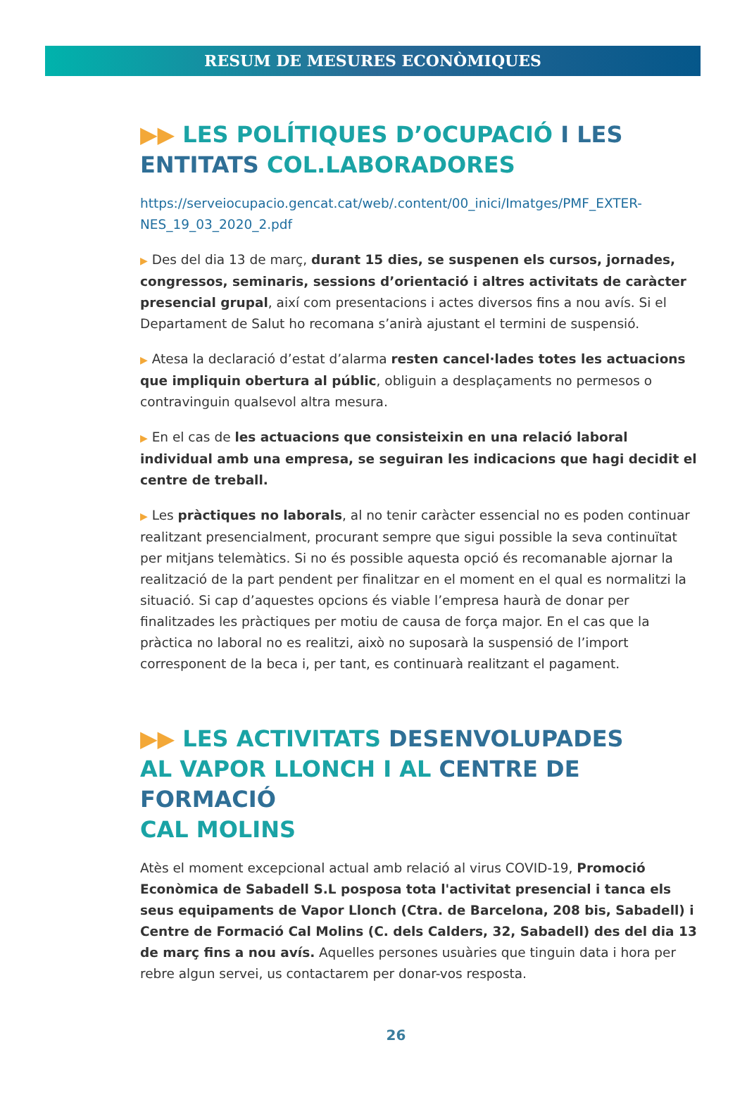RESUM DE MESURES ECONÒMIQUES
▶▶ LES POLÍTIQUES D’OCUPACIÓ I LES ENTITATS COL.LABORADORES
https://serveiocupacio.gencat.cat/web/.content/00_inici/Imatges/PMF_EXTER-NES_19_03_2020_2.pdf
▶ Des del dia 13 de març, durant 15 dies, se suspenen els cursos, jornades, congressos, seminaris, sessions d’orientació i altres activitats de caràcter presencial grupal, així com presentacions i actes diversos fins a nou avís. Si el Departament de Salut ho recomana s’anirà ajustant el termini de suspensió.
▶ Atesa la declaració d’estat d’alarma resten cancel·lades totes les actuacions que impliquin obertura al públic, obliguin a desplaçaments no permesos o contravinguin qualsevol altra mesura.
▶ En el cas de les actuacions que consisteixin en una relació laboral individual amb una empresa, se seguiran les indicacions que hagi decidit el centre de treball.
▶ Les pràctiques no laborals, al no tenir caràcter essencial no es poden continuar realitzant presencialment, procurant sempre que sigui possible la seva continuïtat per mitjans telemàtics. Si no és possible aquesta opció és recomanable ajornar la realització de la part pendent per finalitzar en el moment en el qual es normalitzi la situació. Si cap d’aquestes opcions és viable l’empresa haurà de donar per finalitzades les pràctiques per motiu de causa de força major. En el cas que la pràctica no laboral no es realitzi, això no suposarà la suspensió de l’import corresponent de la beca i, per tant, es continuarà realitzant el pagament.
▶▶ LES ACTIVITATS DESENVOLUPADES
AL VAPOR LLONCH I AL CENTRE DE FORMACIÓ
CAL MOLINS
Atès el moment excepcional actual amb relació al virus COVID-19, Promoció Econòmica de Sabadell S.L posposa tota l'activitat presencial i tanca els seus equipaments de Vapor Llonch (Ctra. de Barcelona, 208 bis, Sabadell) i Centre de Formació Cal Molins (C. dels Calders, 32, Sabadell) des del dia 13 de març fins a nou avís. Aquelles persones usuàries que tinguin data i hora per rebre algun servei, us contactarem per donar-vos resposta.
26